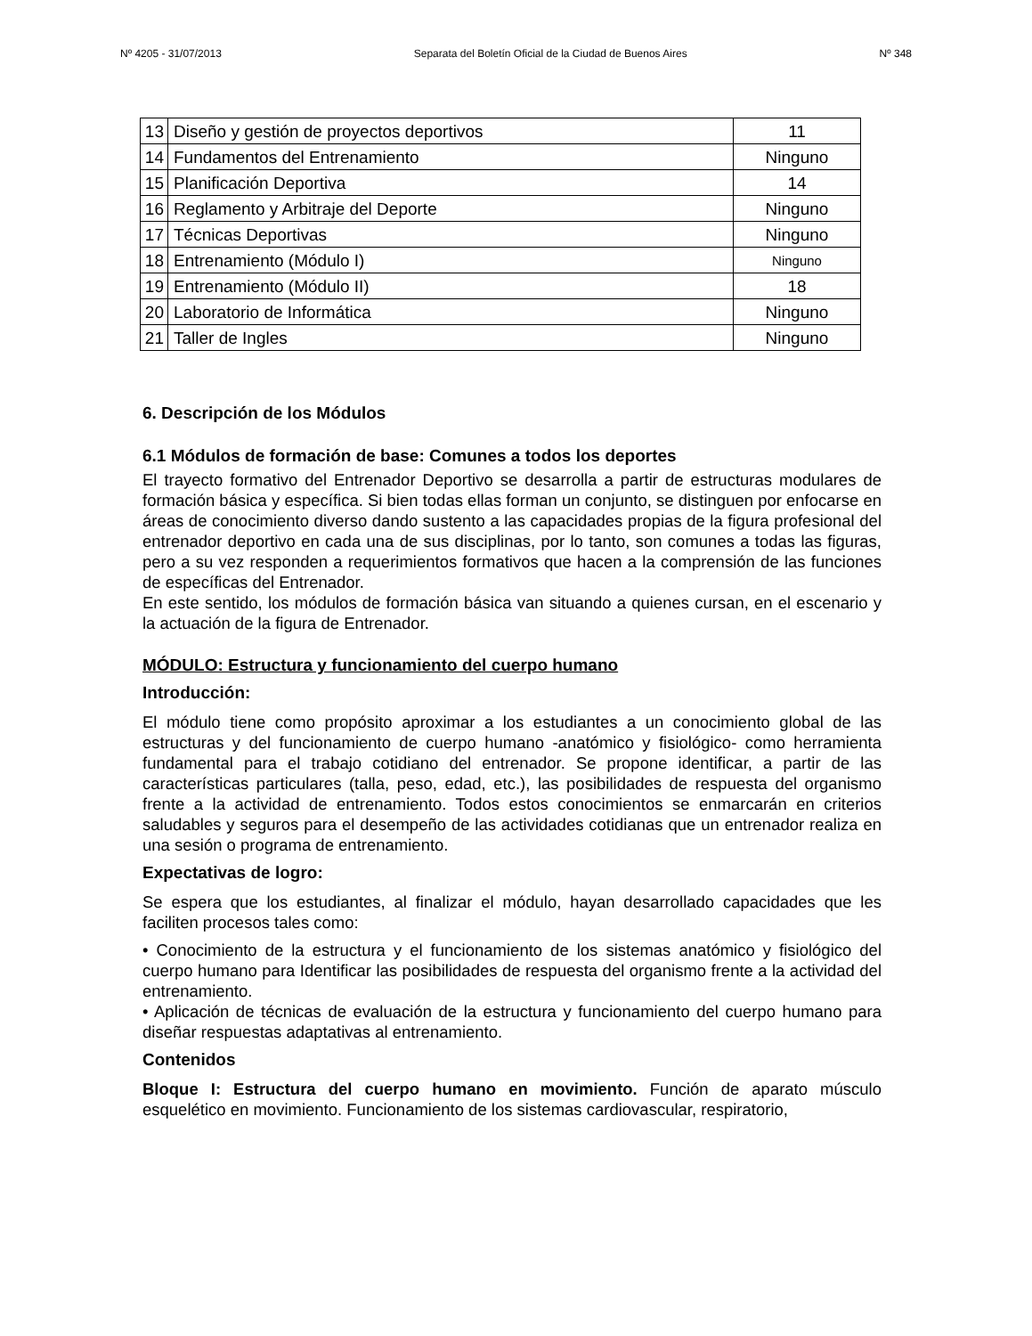Nº 4205 - 31/07/2013 Separata del Boletín Oficial de la Ciudad de Buenos Aires Nº 348
| 13 | Diseño y gestión de proyectos deportivos | 11 |
| 14 | Fundamentos del Entrenamiento | Ninguno |
| 15 | Planificación Deportiva | 14 |
| 16 | Reglamento y Arbitraje del Deporte | Ninguno |
| 17 | Técnicas Deportivas | Ninguno |
| 18 | Entrenamiento (Módulo I) | Ninguno |
| 19 | Entrenamiento (Módulo II) | 18 |
| 20 | Laboratorio de Informática | Ninguno |
| 21 | Taller de Ingles | Ninguno |
6. Descripción de los Módulos
6.1 Módulos de formación de base: Comunes a todos los deportes
El trayecto formativo del Entrenador Deportivo se desarrolla a partir de estructuras modulares de formación básica y específica. Si bien todas ellas forman un conjunto, se distinguen por enfocarse en áreas de conocimiento diverso dando sustento a las capacidades propias de la figura profesional del entrenador deportivo en cada una de sus disciplinas, por lo tanto, son comunes a todas las figuras, pero a su vez responden a requerimientos formativos que hacen a la comprensión de las funciones de específicas del Entrenador.
En este sentido, los módulos de formación básica van situando a quienes cursan, en el escenario y la actuación de la figura de Entrenador.
MÓDULO: Estructura y funcionamiento del cuerpo humano
Introducción:
El módulo tiene como propósito aproximar a los estudiantes a un conocimiento global de las estructuras y del funcionamiento de cuerpo humano -anatómico y fisiológico- como herramienta fundamental para el trabajo cotidiano del entrenador. Se propone identificar, a partir de las características particulares (talla, peso, edad, etc.), las posibilidades de respuesta del organismo frente a la actividad de entrenamiento. Todos estos conocimientos se enmarcarán en criterios saludables y seguros para el desempeño de las actividades cotidianas que un entrenador realiza en una sesión o programa de entrenamiento.
Expectativas de logro:
Se espera que los estudiantes, al finalizar el módulo, hayan desarrollado capacidades que les faciliten procesos tales como:
• Conocimiento de la estructura y el funcionamiento de los sistemas anatómico y fisiológico del cuerpo humano para Identificar las posibilidades de respuesta del organismo frente a la actividad del entrenamiento.
• Aplicación de técnicas de evaluación de la estructura y funcionamiento del cuerpo humano para diseñar respuestas adaptativas al entrenamiento.
Contenidos
Bloque I: Estructura del cuerpo humano en movimiento. Función de aparato músculo esquelético en movimiento. Funcionamiento de los sistemas cardiovascular, respiratorio,